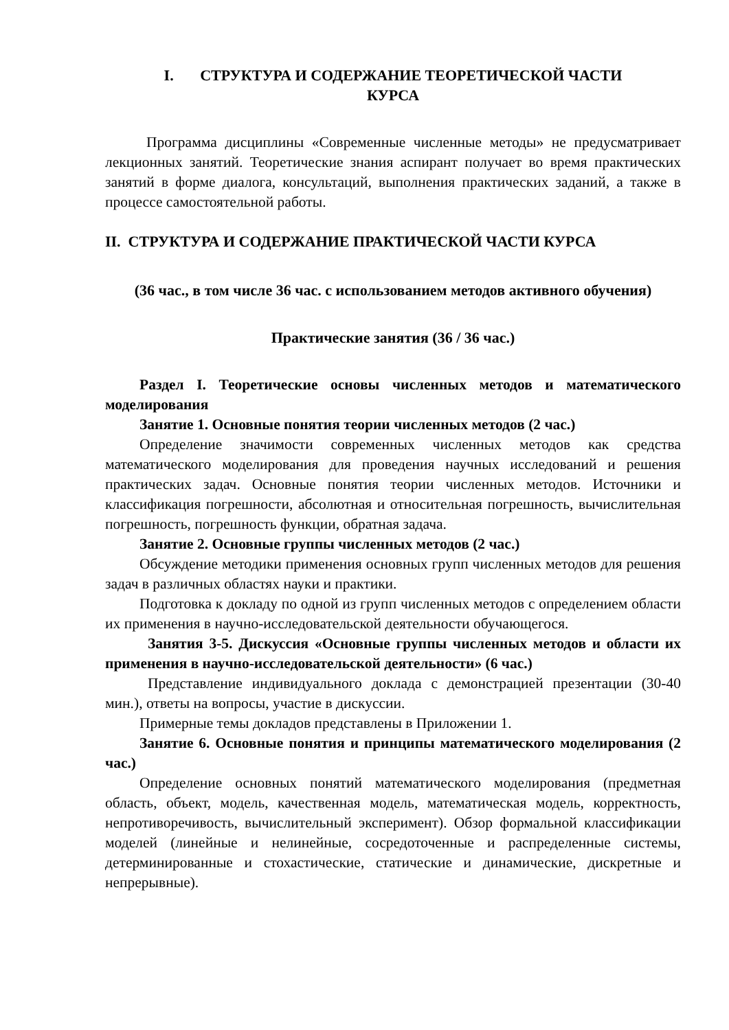I. СТРУКТУРА И СОДЕРЖАНИЕ ТЕОРЕТИЧЕСКОЙ ЧАСТИ
КУРСА
Программа дисциплины «Современные численные методы» не предусматривает лекционных занятий. Теоретические знания аспирант получает во время практических занятий в форме диалога, консультаций, выполнения практических заданий, а также в процессе самостоятельной работы.
II. СТРУКТУРА И СОДЕРЖАНИЕ ПРАКТИЧЕСКОЙ ЧАСТИ КУРСА
(36 час., в том числе 36 час. с использованием методов активного обучения)
Практические занятия (36 / 36 час.)
Раздел I. Теоретические основы численных методов и математического моделирования
Занятие 1. Основные понятия теории численных методов (2 час.)
Определение значимости современных численных методов как средства математического моделирования для проведения научных исследований и решения практических задач. Основные понятия теории численных методов. Источники и классификация погрешности, абсолютная и относительная погрешность, вычислительная погрешность, погрешность функции, обратная задача.
Занятие 2. Основные группы численных методов (2 час.)
Обсуждение методики применения основных групп численных методов для решения задач в различных областях науки и практики.
Подготовка к докладу по одной из групп численных методов с определением области их применения в научно-исследовательской деятельности обучающегося.
Занятия 3-5. Дискуссия «Основные группы численных методов и области их применения в научно-исследовательской деятельности» (6 час.)
Представление индивидуального доклада с демонстрацией презентации (30-40 мин.), ответы на вопросы, участие в дискуссии.
Примерные темы докладов представлены в Приложении 1.
Занятие 6. Основные понятия и принципы математического моделирования (2 час.)
Определение основных понятий математического моделирования (предметная область, объект, модель, качественная модель, математическая модель, корректность, непротиворечивость, вычислительный эксперимент). Обзор формальной классификации моделей (линейные и нелинейные, сосредоточенные и распределенные системы, детерминированные и стохастические, статические и динамические, дискретные и непрерывные).